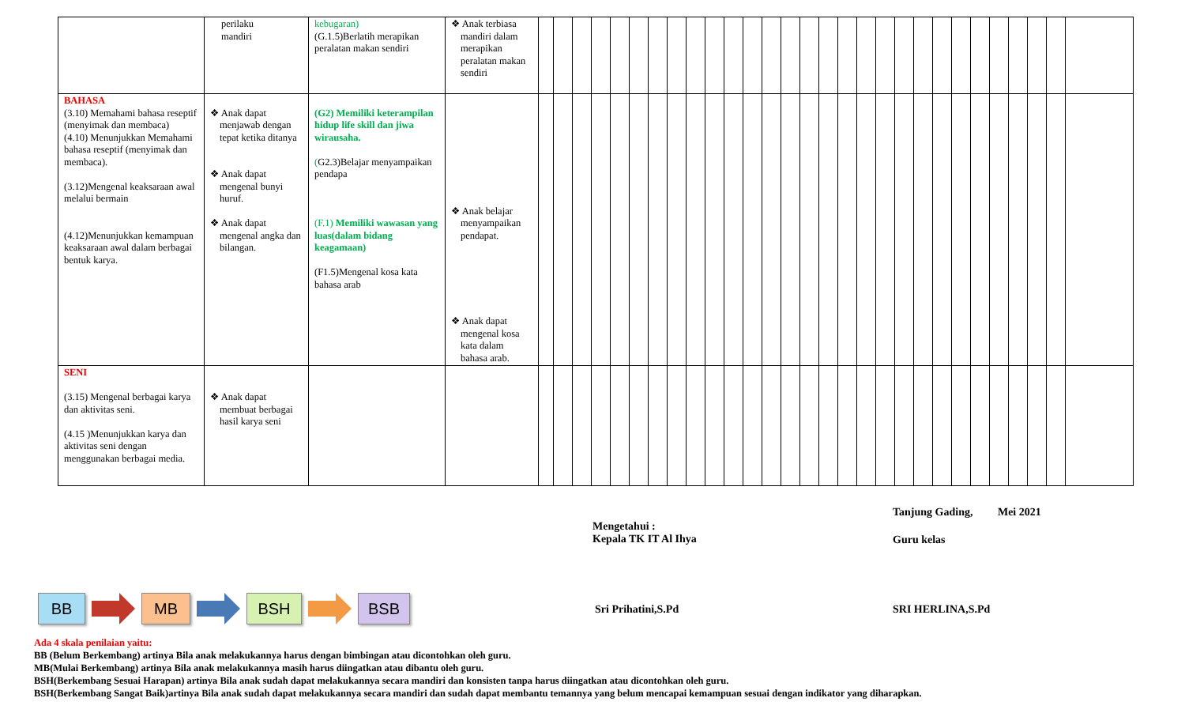| | perilaku mandiri | kebugaran) (G.1.5)Berlatih merapikan peralatan makan sendiri | ❖ Anak terbiasa mandiri dalam merapikan peralatan makan sendiri | | | | | | | | | | | | | | | | | | | | | | | | | | | | | |
| BAHASA (3.10) Memahami bahasa reseptif (menyimak dan membaca) (4.10) Menunjukkan Memahami bahasa reseptif (menyimak dan membaca). (3.12)Mengenal keaksaraan awal melalui bermain (4.12)Menunjukkan kemampuan keaksaraan awal dalam berbagai bentuk karya. | ❖ Anak dapat menjawab dengan tepat ketika ditanya ❖ Anak dapat mengenal bunyi huruf. ❖ Anak dapat mengenal angka dan bilangan. | (G2) Memiliki keterampilan hidup life skill dan jiwa wirausaha. ( G2.3)Belajar menyampaikan pendapa (F.1) Memiliki wawasan yang luas(dalam bidang keagamaan) (F1.5)Mengenal kosa kata bahasa arab | ❖ Anak belajar menyampaikan pendapat. ❖ Anak dapat mengenal kosa kata dalam bahasa arab. | | | | | | | | | | | | | | | | | | | | | | | | | | | | | |
| SENI (3.15) Mengenal berbagai karya dan aktivitas seni. (4.15 )Menunjukkan karya dan aktivitas seni dengan menggunakan berbagai media. | ❖ Anak dapat membuat berbagai hasil karya seni | | | | | | | | | | | | | | | | | | | | | | | | | | | | | | | |
Tanjung Gading, Mei 2021
Mengetahui :
Kepala TK IT Al Ihya
Guru kelas
Sri Prihatini,S.Pd SRI HERLINA,S.Pd
BB MB BSH BSB
Ada 4 skala penilaian yaitu:
BB (Belum Berkembang) artinya Bila anak melakukannya harus dengan bimbingan atau dicontohkan oleh guru.
MB(Mulai Berkembang) artinya Bila anak melakukannya masih harus diingatkan atau dibantu oleh guru.
BSH(Berkembang Sesuai Harapan) artinya Bila anak sudah dapat melakukannya secara mandiri dan konsisten tanpa harus diingatkan atau dicontohkan oleh guru.
BSH(Berkembang Sangat Baik)artinya Bila anak sudah dapat melakukannya secara mandiri dan sudah dapat membantu temannya yang belum mencapai kemampuan sesuai dengan indikator yang diharapkan.